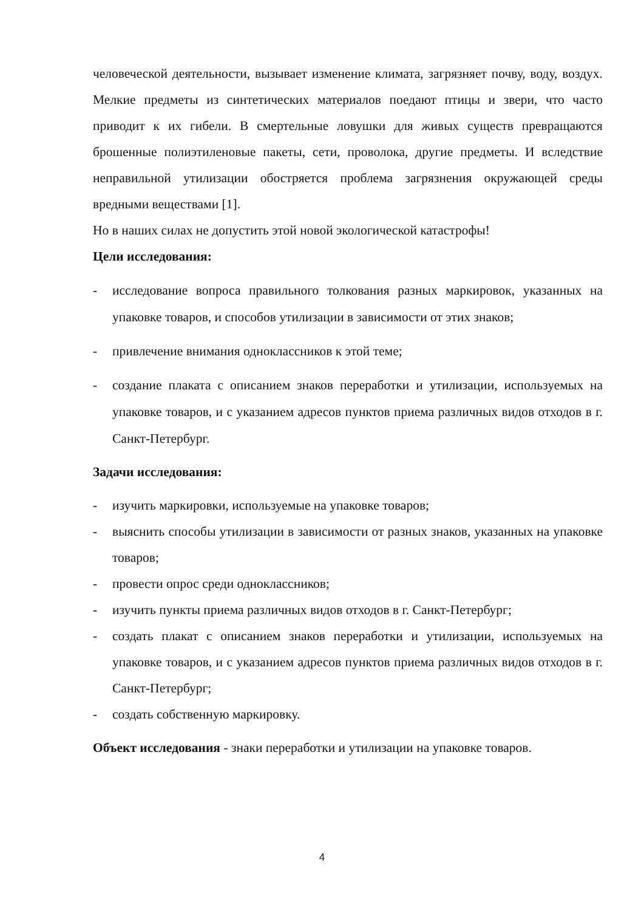человеческой деятельности, вызывает изменение климата, загрязняет почву, воду, воздух. Мелкие предметы из синтетических материалов поедают птицы и звери, что часто приводит к их гибели. В смертельные ловушки для живых существ превращаются брошенные полиэтиленовые пакеты, сети, проволока, другие предметы. И вследствие неправильной утилизации обостряется проблема загрязнения окружающей среды вредными веществами [1].
Но в наших силах не допустить этой новой экологической катастрофы!
Цели исследования:
- исследование вопроса правильного толкования разных маркировок, указанных на упаковке товаров, и способов утилизации в зависимости от этих знаков;
- привлечение внимания одноклассников к этой теме;
- создание плаката с описанием знаков переработки и утилизации, используемых на упаковке товаров, и с указанием адресов пунктов приема различных видов отходов в г. Санкт-Петербург.
Задачи исследования:
- изучить маркировки, используемые на упаковке товаров;
- выяснить способы утилизации в зависимости от разных знаков, указанных на упаковке товаров;
- провести опрос среди одноклассников;
- изучить пункты приема различных видов отходов в г. Санкт-Петербург;
- создать плакат с описанием знаков переработки и утилизации, используемых на упаковке товаров, и с указанием адресов пунктов приема различных видов отходов в г. Санкт-Петербург;
- создать собственную маркировку.
Объект исследования - знаки переработки и утилизации на упаковке товаров.
4